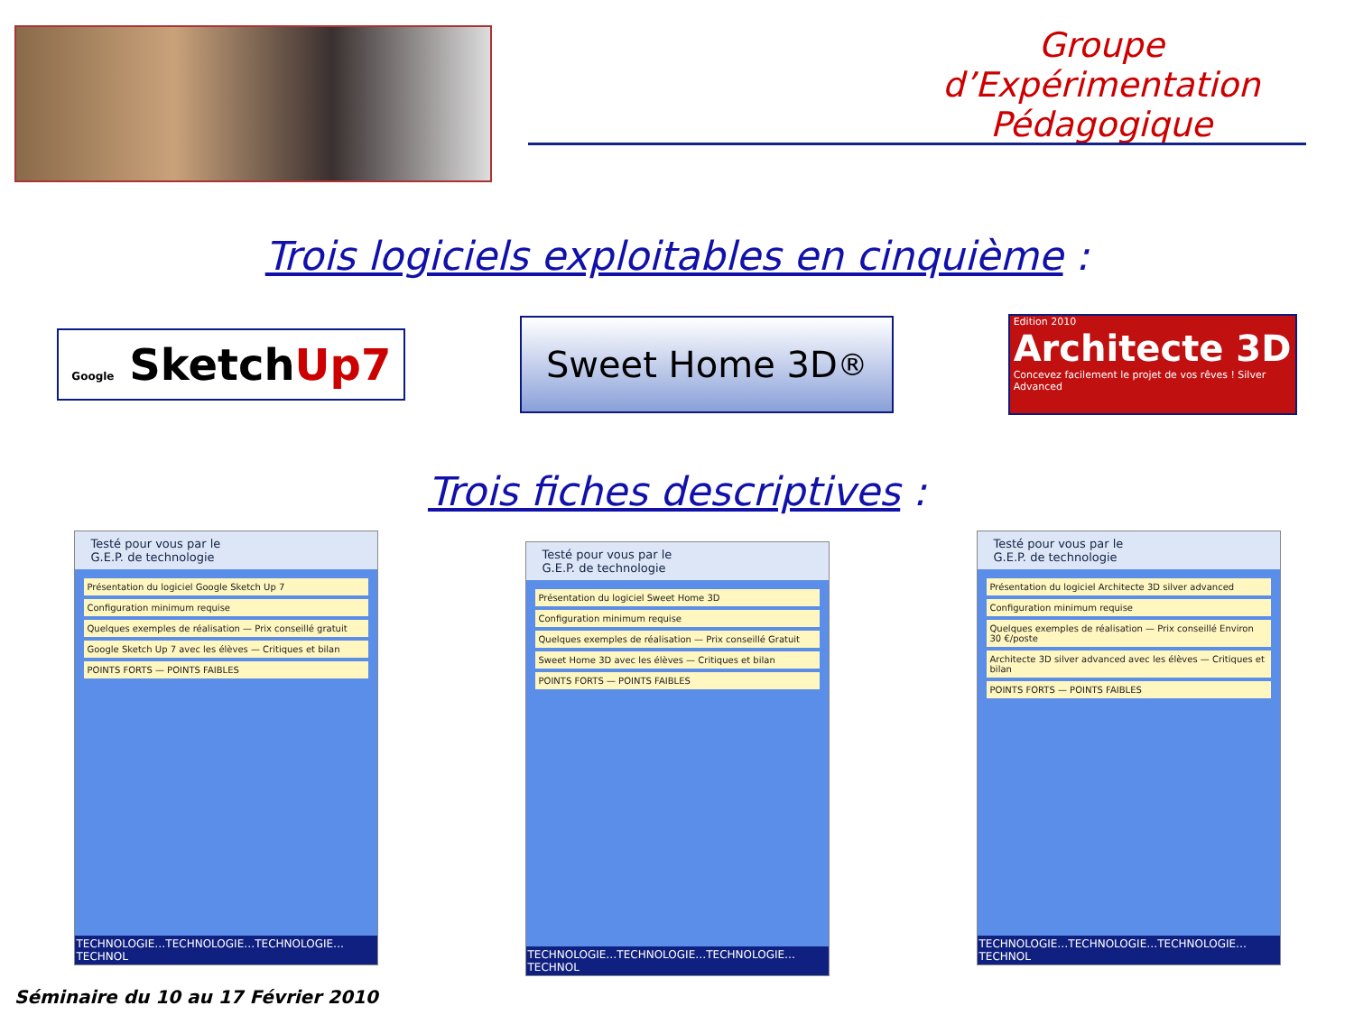Groupe d’Expérimentation Pédagogique
Trois logiciels exploitables en cinquième :
Google SketchUp7
Sweet Home 3D<sup>®</sup>
Edition 2010
Architecte 3D
Concevez facilement le projet de vos rêves ! Silver Advanced
Trois fiches descriptives :
Testé pour vous par le
G.E.P. de technologie
Présentation du logiciel Google Sketch Up 7
Configuration minimum requise
Quelques exemples de réalisation — Prix conseillé gratuit
Google Sketch Up 7 avec les élèves — Critiques et bilan
POINTS FORTS — POINTS FAIBLES
TECHNOLOGIE…TECHNOLOGIE…TECHNOLOGIE…TECHNOL
Testé pour vous par le
G.E.P. de technologie
Présentation du logiciel Sweet Home 3D
Configuration minimum requise
Quelques exemples de réalisation — Prix conseillé Gratuit
Sweet Home 3D avec les élèves — Critiques et bilan
POINTS FORTS — POINTS FAIBLES
TECHNOLOGIE…TECHNOLOGIE…TECHNOLOGIE…TECHNOL
Testé pour vous par le
G.E.P. de technologie
Présentation du logiciel Architecte 3D silver advanced
Configuration minimum requise
Quelques exemples de réalisation — Prix conseillé Environ 30 €/poste
Architecte 3D silver advanced avec les élèves — Critiques et bilan
POINTS FORTS — POINTS FAIBLES
TECHNOLOGIE…TECHNOLOGIE…TECHNOLOGIE…TECHNOL
Séminaire du 10 au 17 Février 2010